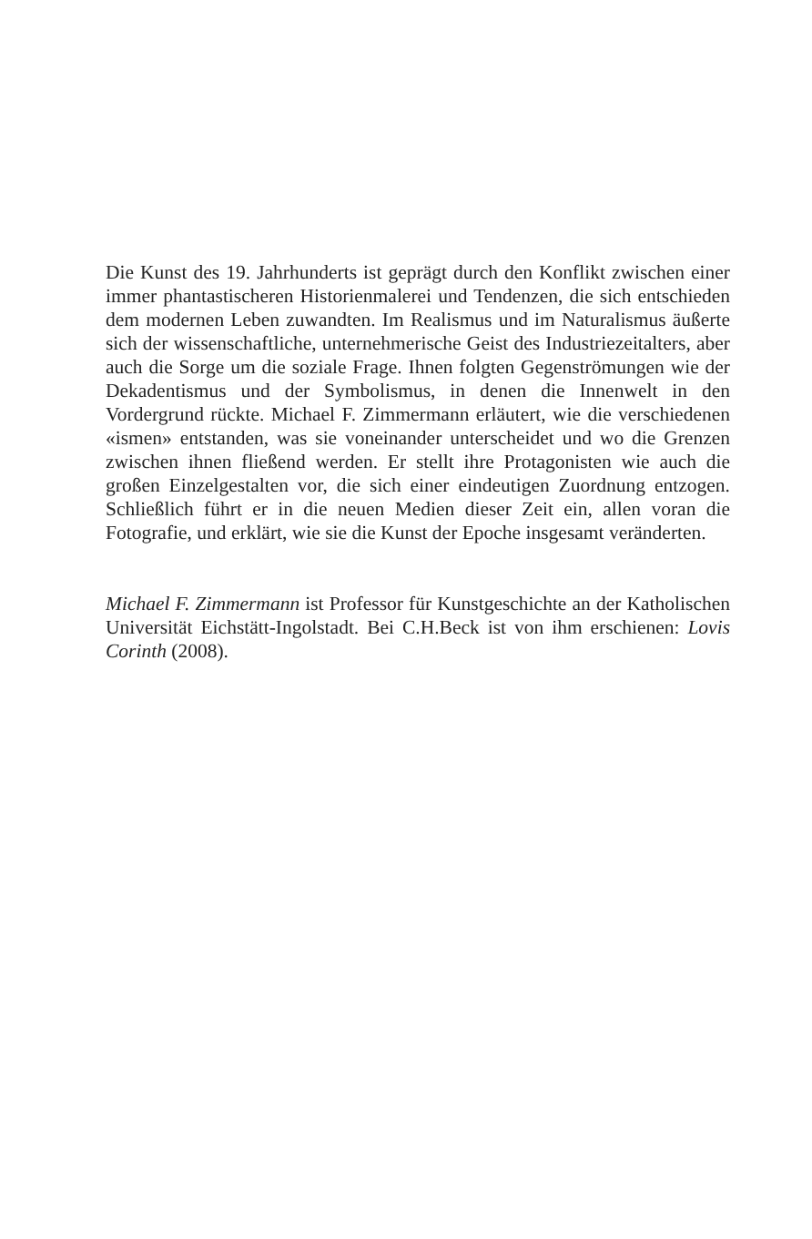Die Kunst des 19. Jahrhunderts ist geprägt durch den Konflikt zwischen einer immer phantastischeren Historienmalerei und Tendenzen, die sich entschieden dem modernen Leben zuwandten. Im Realismus und im Naturalismus äußerte sich der wissenschaftliche, unternehmerische Geist des Industriezeitalters, aber auch die Sorge um die soziale Frage. Ihnen folgten Gegenströmungen wie der Dekadentismus und der Symbolismus, in denen die Innenwelt in den Vordergrund rückte. Michael F. Zimmermann erläutert, wie die verschiedenen «ismen» entstanden, was sie voneinander unterscheidet und wo die Grenzen zwischen ihnen fließend werden. Er stellt ihre Protagonisten wie auch die großen Einzelgestalten vor, die sich einer eindeutigen Zuordnung entzogen. Schließlich führt er in die neuen Medien dieser Zeit ein, allen voran die Fotografie, und erklärt, wie sie die Kunst der Epoche insgesamt veränderten.
Michael F. Zimmermann ist Professor für Kunstgeschichte an der Katholischen Universität Eichstätt-Ingolstadt. Bei C.H.Beck ist von ihm erschienen: Lovis Corinth (2008).